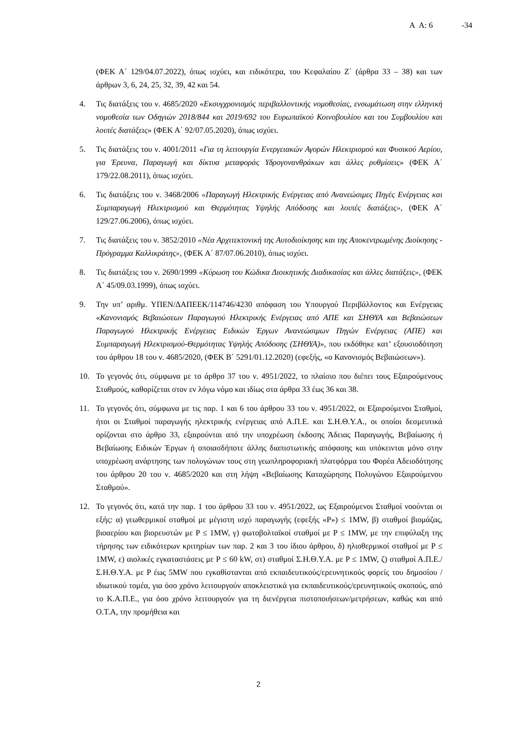Α Α: 6 -34
(ΦΕΚ Α΄ 129/04.07.2022), όπως ισχύει, και ειδικότερα, του Κεφαλαίου Ζ΄ (άρθρα 33 – 38) και των άρθρων 3, 6, 24, 25, 32, 39, 42 και 54.
4. Τις διατάξεις του ν. 4685/2020 «Εκσυγχρονισμός περιβαλλοντικής νομοθεσίας, ενσωμάτωση στην ελληνική νομοθεσία των Οδηγιών 2018/844 και 2019/692 του Ευρωπαϊκού Κοινοβουλίου και του Συμβουλίου και λοιπές διατάξεις» (ΦΕΚ Α΄ 92/07.05.2020), όπως ισχύει.
5. Τις διατάξεις του ν. 4001/2011 «Για τη λειτουργία Ενεργειακών Αγορών Ηλεκτρισμού και Φυσικού Αερίου, για Έρευνα, Παραγωγή και δίκτυα μεταφοράς Υδρογονανθράκων και άλλες ρυθμίσεις» (ΦΕΚ Α΄ 179/22.08.2011), όπως ισχύει.
6. Τις διατάξεις του ν. 3468/2006 «Παραγωγή Ηλεκτρικής Ενέργειας από Ανανεώσιμες Πηγές Ενέργειας και Συμπαραγωγή Ηλεκτρισμού και Θερμότητας Υψηλής Απόδοσης και λοιπές διατάξεις», (ΦΕΚ Α΄ 129/27.06.2006), όπως ισχύει.
7. Τις διατάξεις του ν. 3852/2010 «Νέα Αρχιτεκτονική της Αυτοδιοίκησης και της Αποκεντρωμένης Διοίκησης - Πρόγραμμα Καλλικράτης», (ΦΕΚ Α΄ 87/07.06.2010), όπως ισχύει.
8. Τις διατάξεις του ν. 2690/1999 «Κύρωση του Κώδικα Διοικητικής Διαδικασίας και άλλες διατάξεις», (ΦΕΚ Α΄ 45/09.03.1999), όπως ισχύει.
9. Την υπ’ αριθμ. ΥΠΕΝ/ΔΑΠΕΕΚ/114746/4230 απόφαση του Υπουργού Περιβάλλοντος και Ενέργειας «Κανονισμός Βεβαιώσεων Παραγωγού Ηλεκτρικής Ενέργειας από ΑΠΕ και ΣΗΘΥΑ και Βεβαιώσεων Παραγωγού Ηλεκτρικής Ενέργειας Ειδικών Έργων Ανανεώσιμων Πηγών Ενέργειας (ΑΠΕ) και Συμπαραγωγή Ηλεκτρισμού-Θερμότητας Υψηλής Απόδοσης (ΣΗΘΥΑ)», που εκδόθηκε κατ’ εξουσιοδότηση του άρθρου 18 του ν. 4685/2020, (ΦΕΚ Β΄ 5291/01.12.2020) (εφεξής, «ο Κανονισμός Βεβαιώσεων»).
10. Το γεγονός ότι, σύμφωνα με το άρθρο 37 του ν. 4951/2022, το πλαίσιο που διέπει τους Εξαιρούμενους Σταθμούς, καθορίζεται στον εν λόγω νόμο και ιδίως στα άρθρα 33 έως 36 και 38.
11. Το γεγονός ότι, σύμφωνα με τις παρ. 1 και 6 του άρθρου 33 του ν. 4951/2022, οι Εξαιρούμενοι Σταθμοί, ήτοι οι Σταθμοί παραγωγής ηλεκτρικής ενέργειας από Α.Π.Ε. και Σ.Η.Θ.Υ.Α., οι οποίοι δεσμευτικά ορίζονται στο άρθρο 33, εξαιρούνται από την υποχρέωση έκδοσης Άδειας Παραγωγής, Βεβαίωσης ή Βεβαίωσης Ειδικών Έργων ή οποιασδήποτε άλλης διαπιστωτικής απόφασης και υπόκεινται μόνο στην υποχρέωση ανάρτησης των πολυγώνων τους στη γεωπληροφοριακή πλατφόρμα του Φορέα Αδειοδότησης του άρθρου 20 του ν. 4685/2020 και στη λήψη «Βεβαίωσης Καταχώρησης Πολυγώνου Εξαιρούμενου Σταθμού».
12. Το γεγονός ότι, κατά την παρ. 1 του άρθρου 33 του ν. 4951/2022, ως Εξαιρούμενοι Σταθμοί νοούνται οι εξής: α) γεωθερμικοί σταθμοί με μέγιστη ισχύ παραγωγής (εφεξής «P») ≤ 1MW, β) σταθμοί βιομάζας, βιοαερίου και βιορευστών με P ≤ 1MW, γ) φωτοβολταϊκοί σταθμοί με P ≤ 1MW, με την επιφύλαξη της τήρησης των ειδικότερων κριτηρίων των παρ. 2 και 3 του ίδιου άρθρου, δ) ηλιοθερμικοί σταθμοί με P ≤ 1MW, ε) αιολικές εγκαταστάσεις με P ≤ 60 kW, στ) σταθμοί Σ.Η.Θ.Υ.Α. με P ≤ 1MW, ζ) σταθμοί Α.Π.Ε./Σ.Η.Θ.Υ.Α. με P έως 5MW που εγκαθίστανται από εκπαιδευτικούς/ερευνητικούς φορείς του δημοσίου /ιδιωτικού τομέα, για όσο χρόνο λειτουργούν αποκλειστικά για εκπαιδευτικούς/ερευνητικούς σκοπούς, από το Κ.Α.Π.Ε., για όσο χρόνο λειτουργούν για τη διενέργεια πιστοποιήσεων/μετρήσεων, καθώς και από Ο.Τ.Α, την προμήθεια και
2